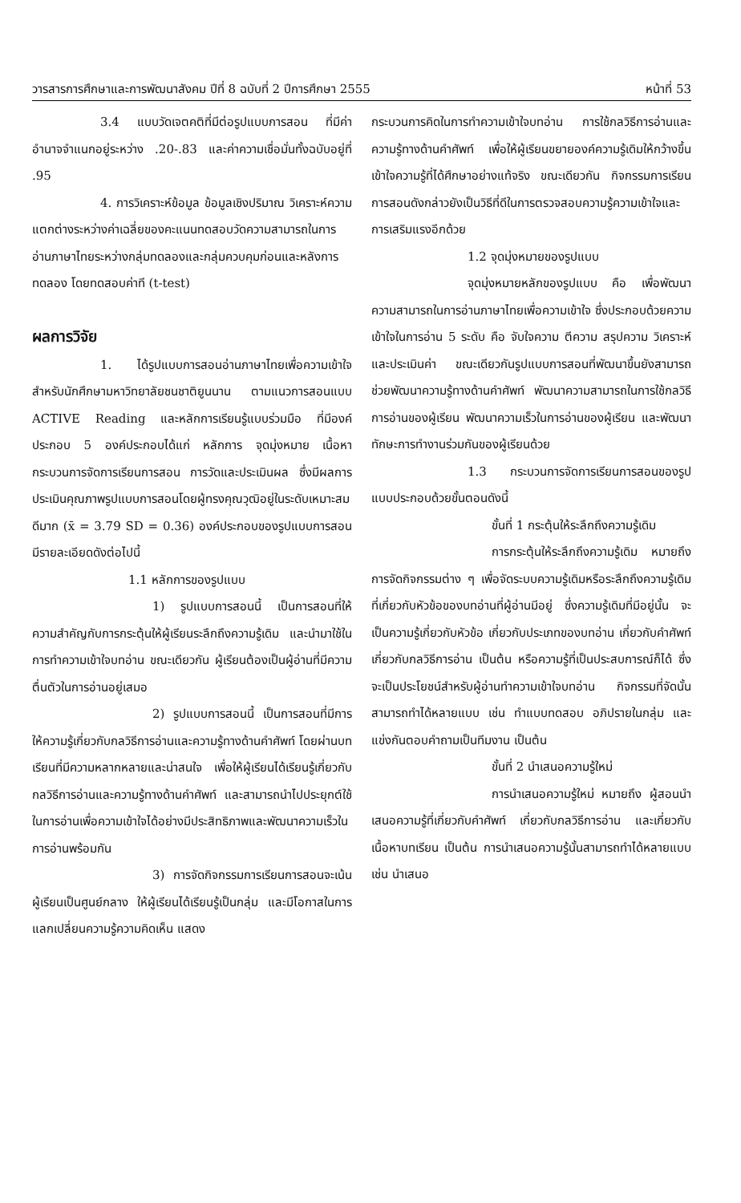วารสารการศึกษาและการพัฒนาสังคม ปีที่ 8 ฉบับที่ 2 ปีการศึกษา 2555 หน้าที่ 53
3.4 แบบวัดเจตคติที่มีต่อรูปแบบการสอน ที่มีค่าอำนาจจำแนกอยู่ระหว่าง .20-.83 และค่าความเชื่อมั่นทั้งฉบับอยู่ที่ .95
4. การวิเคราะห์ข้อมูล ข้อมูลเชิงปริมาณ วิเคราะห์ความแตกต่างระหว่างค่าเฉลี่ยของคะแนนทดสอบวัดความสามารถในการอ่านภาษาไทยระหว่างกลุ่มทดลองและกลุ่มควบคุมก่อนและหลังการทดลอง โดยทดสอบค่าที (t-test)
ผลการวิจัย
1. ได้รูปแบบการสอนอ่านภาษาไทยเพื่อความเข้าใจ สำหรับนักศึกษามหาวิทยาลัยชนชาติยูนนาน ตามแนวการสอนแบบ ACTIVE Reading และหลักการเรียนรู้แบบร่วมมือ ที่มีองค์ประกอบ 5 องค์ประกอบได้แก่ หลักการ จุดมุ่งหมาย เนื้อหา กระบวนการจัดการเรียนการสอน การวัดและประเมินผล ซึ่งมีผลการประเมินคุณภาพรูปแบบการสอนโดยผู้ทรงคุณวุฒิอยู่ในระดับเหมาะสมดีมาก (x̄ = 3.79 SD = 0.36) องค์ประกอบของรูปแบบการสอนมีรายละเอียดดังต่อไปนี้
1.1 หลักการของรูปแบบ
1) รูปแบบการสอนนี้ เป็นการสอนที่ให้ความสำคัญกับการกระตุ้นให้ผู้เรียนระลึกถึงความรู้เดิม และนำมาใช้ในการทำความเข้าใจบทอ่าน ขณะเดียวกัน ผู้เรียนต้องเป็นผู้อ่านที่มีความตื่นตัวในการอ่านอยู่เสมอ
2) รูปแบบการสอนนี้ เป็นการสอนที่มีการให้ความรู้เกี่ยวกับกลวิธีการอ่านและความรู้ทางด้านคำศัพท์ โดยผ่านบทเรียนที่มีความหลากหลายและน่าสนใจ เพื่อให้ผู้เรียนได้เรียนรู้เกี่ยวกับกลวิธีการอ่านและความรู้ทางด้านคำศัพท์ และสามารถนำไปประยุกต์ใช้ในการอ่านเพื่อความเข้าใจได้อย่างมีประสิทธิภาพและพัฒนาความเร็วในการอ่านพร้อมกัน
3) การจัดกิจกรรมการเรียนการสอนจะเน้นผู้เรียนเป็นศูนย์กลาง ให้ผู้เรียนได้เรียนรู้เป็นกลุ่ม และมีโอกาสในการแลกเปลี่ยนความรู้ความคิดเห็น แสดง
กระบวนการคิดในการทำความเข้าใจบทอ่าน การใช้กลวิธีการอ่านและความรู้ทางด้านคำศัพท์ เพื่อให้ผู้เรียนขยายองค์ความรู้เดิมให้กว้างขึ้น เข้าใจความรู้ที่ได้ศึกษาอย่างแท้จริง ขณะเดียวกัน กิจกรรมการเรียนการสอนดังกล่าวยังเป็นวิธีที่ดีในการตรวจสอบความรู้ความเข้าใจและการเสริมแรงอีกด้วย
1.2 จุดมุ่งหมายของรูปแบบ
จุดมุ่งหมายหลักของรูปแบบ คือ เพื่อพัฒนาความสามารถในการอ่านภาษาไทยเพื่อความเข้าใจ ซึ่งประกอบด้วยความเข้าใจในการอ่าน 5 ระดับ คือ จับใจความ ตีความ สรุปความ วิเคราะห์ และประเมินค่า ขณะเดียวกันรูปแบบการสอนที่พัฒนาขึ้นยังสามารถช่วยพัฒนาความรู้ทางด้านคำศัพท์ พัฒนาความสามารถในการใช้กลวิธีการอ่านของผู้เรียน พัฒนาความเร็วในการอ่านของผู้เรียน และพัฒนาทักษะการทำงานร่วมกันของผู้เรียนด้วย
1.3 กระบวนการจัดการเรียนการสอนของรูปแบบประกอบด้วยขั้นตอนดังนี้
ขั้นที่ 1 กระตุ้นให้ระลึกถึงความรู้เดิม
การกระตุ้นให้ระลึกถึงความรู้เดิม หมายถึง การจัดกิจกรรมต่าง ๆ เพื่อจัดระบบความรู้เดิมหรือระลึกถึงความรู้เดิมที่เกี่ยวกับหัวข้อของบทอ่านที่ผู้อ่านมีอยู่ ซึ่งความรู้เดิมที่มีอยู่นั้น จะเป็นความรู้เกี่ยวกับหัวข้อ เกี่ยวกับประเภทของบทอ่าน เกี่ยวกับคำศัพท์ เกี่ยวกับกลวิธีการอ่าน เป็นต้น หรือความรู้ที่เป็นประสบการณ์ก็ได้ ซึ่งจะเป็นประโยชน์สำหรับผู้อ่านทำความเข้าใจบทอ่าน กิจกรรมที่จัดนั้น สามารถทำได้หลายแบบ เช่น ทำแบบทดสอบ อภิปรายในกลุ่ม และแข่งกันตอบคำถามเป็นทีมงาน เป็นต้น
ขั้นที่ 2 นำเสนอความรู้ใหม่
การนำเสนอความรู้ใหม่ หมายถึง ผู้สอนนำเสนอความรู้ที่เกี่ยวกับคำศัพท์ เกี่ยวกับกลวิธีการอ่าน และเกี่ยวกับเนื้อหาบทเรียน เป็นต้น การนำเสนอความรู้นั้นสามารถทำได้หลายแบบ เช่น นำเสนอ